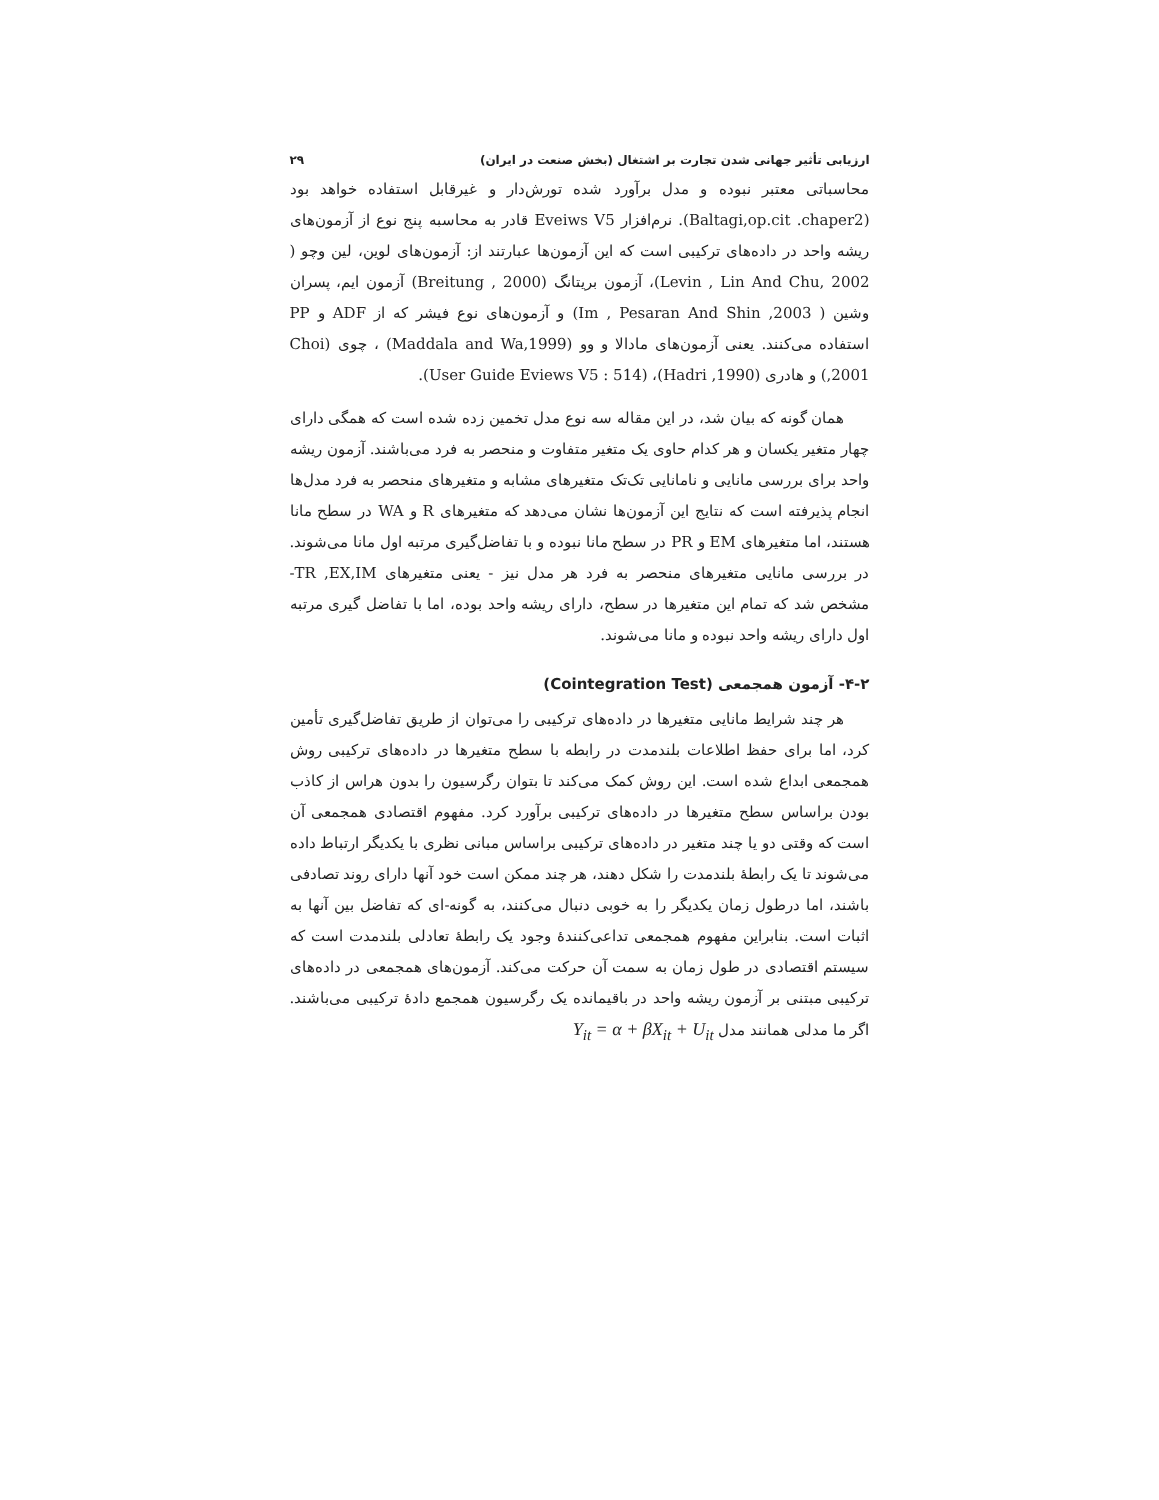ارزیابی تأثیر جهانی شدن تجارت بر اشتغال (بخش صنعت در ایران) ۲۹
محاسباتی معتبر نبوده و مدل برآورد شده تورش‌دار و غیرقابل استفاده خواهد بود (Baltagi,op.cit .chaper2). نرم‌افزار Eveiws V5 قادر به محاسبه پنج نوع از آزمون‌های ریشه واحد در داده‌های ترکیبی است که این آزمون‌ها عبارتند از: آزمون‌های لوین، لین وچو ( Levin , Lin And Chu, 2002)، آزمون بریتانگ (Breitung , 2000) آزمون ایم، پسران وشین ( Im , Pesaran And Shin ,2003) و آزمون‌های نوع فیشر که از ADF و PP استفاده می‌کنند. یعنی آزمون‌های مادالا و وو (Maddala and Wa,1999) ، چوی (Choi ,2001) و هادری (Hadri ,1990)، (User Guide Eviews V5 : 514).
همان گونه که بیان شد، در این مقاله سه نوع مدل تخمین زده شده است که همگی دارای چهار متغیر یکسان و هر کدام حاوی یک متغیر متفاوت و منحصر به فرد می‌باشند. آزمون ریشه واحد برای بررسی مانایی و نامانایی تک‌تک متغیرهای مشابه و متغیرهای منحصر به فرد مدل‌ها انجام پذیرفته است که نتایج این آزمون‌ها نشان می‌دهد که متغیرهای R و WA در سطح مانا هستند، اما متغیرهای EM و PR در سطح مانا نبوده و با تفاضل‌گیری مرتبه اول مانا می‌شوند. در بررسی مانایی متغیرهای منحصر به فرد هر مدل نیز - یعنی متغیرهای TR ,EX,IM- مشخص شد که تمام این متغیرها در سطح، دارای ریشه واحد بوده، اما با تفاضل گیری مرتبه اول دارای ریشه واحد نبوده و مانا می‌شوند.
۴-۲- آزمون همجمعی (Cointegration Test)
هر چند شرایط مانایی متغیرها در داده‌های ترکیبی را می‌توان از طریق تفاضل‌گیری تأمین کرد، اما برای حفظ اطلاعات بلندمدت در رابطه با سطح متغیرها در داده‌های ترکیبی روش همجمعی ابداع شده است. این روش کمک می‌کند تا بتوان رگرسیون را بدون هراس از کاذب بودن براساس سطح متغیرها در داده‌های ترکیبی برآورد کرد. مفهوم اقتصادی همجمعی آن است که وقتی دو یا چند متغیر در داده‌های ترکیبی براساس مبانی نظری با یکدیگر ارتباط داده می‌شوند تا یک رابطهٔ بلندمدت را شکل دهند، هر چند ممکن است خود آنها دارای روند تصادفی باشند، اما درطول زمان یکدیگر را به خوبی دنبال می‌کنند، به گونه-ای که تفاضل بین آنها به اثبات است. بنابراین مفهوم همجمعی تداعی‌کنندهٔ وجود یک رابطهٔ تعادلی بلندمدت است که سیستم اقتصادی در طول زمان به سمت آن حرکت می‌کند. آزمون‌های همجمعی در داده‌های ترکیبی مبتنی بر آزمون ریشه واحد در باقیمانده یک رگرسیون همجمع دادهٔ ترکیبی می‌باشند. اگر ما مدلی همانند مدل Y<sub>it</sub> = α + βX<sub>it</sub> + U<sub>it</sub>